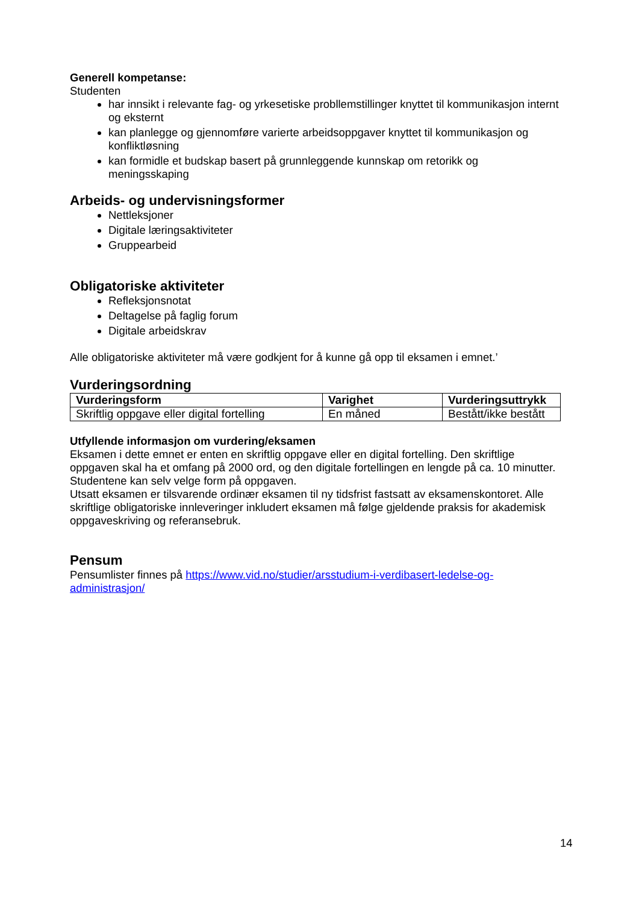Generell kompetanse:
Studenten
har innsikt i relevante fag- og yrkesetiske probllemstillinger knyttet til kommunikasjon internt og eksternt
kan planlegge og gjennomføre varierte arbeidsoppgaver knyttet til kommunikasjon og konfliktløsning
kan formidle et budskap basert på grunnleggende kunnskap om retorikk og meningsskaping
Arbeids- og undervisningsformer
Nettleksjoner
Digitale læringsaktiviteter
Gruppearbeid
Obligatoriske aktiviteter
Refleksjonsnotat
Deltagelse på faglig forum
Digitale arbeidskrav
Alle obligatoriske aktiviteter må være godkjent for å kunne gå opp til eksamen i emnet.’
Vurderingsordning
| Vurderingsform | Varighet | Vurderingsuttrykk |
| --- | --- | --- |
| Skriftlig oppgave eller digital fortelling | En måned | Bestått/ikke bestått |
Utfyllende informasjon om vurdering/eksamen
Eksamen i dette emnet er enten en skriftlig oppgave eller en digital fortelling. Den skriftlige oppgaven skal ha et omfang på 2000 ord, og den digitale fortellingen en lengde på ca. 10 minutter. Studentene kan selv velge form på oppgaven.
Utsatt eksamen er tilsvarende ordinær eksamen til ny tidsfrist fastsatt av eksamenskontoret. Alle skriftlige obligatoriske innleveringer inkludert eksamen må følge gjeldende praksis for akademisk oppgaveskriving og referansebruk.
Pensum
Pensumlister finnes på https://www.vid.no/studier/arsstudium-i-verdibasert-ledelse-og-administrasjon/
14